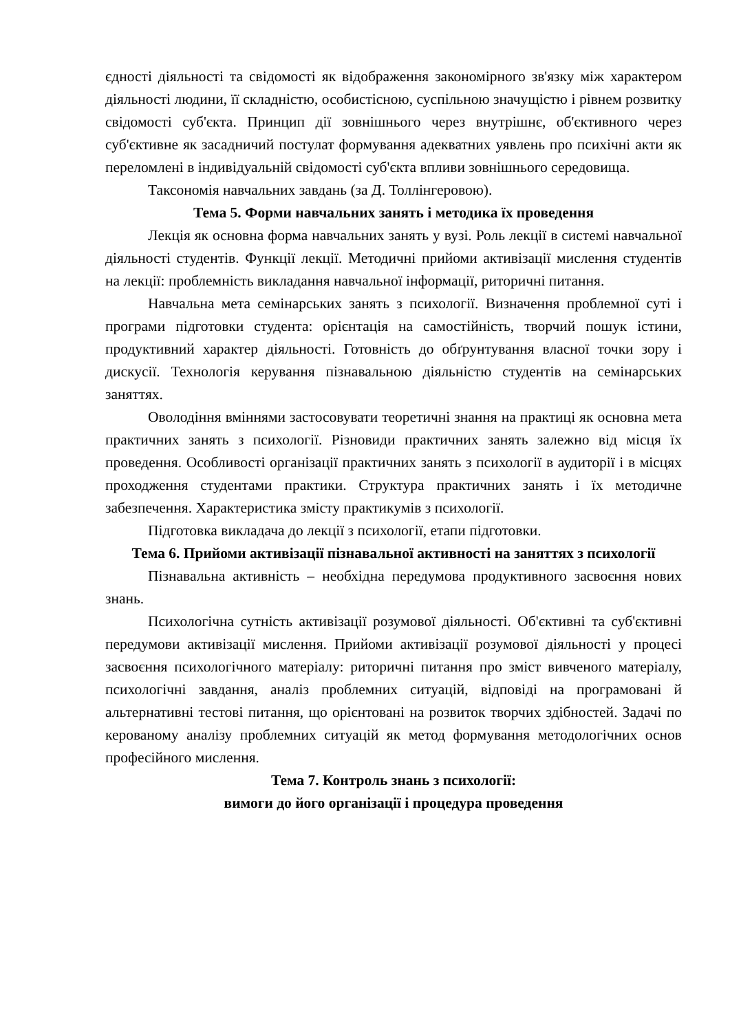єдності діяльності та свідомості як відображення закономірного зв'язку між характером діяльності людини, її складністю, особистісною, суспільною значущістю і рівнем розвитку свідомості суб'єкта. Принцип дії зовнішнього через внутрішнє, об'єктивного через суб'єктивне як засадничий постулат формування адекватних уявлень про психічні акти як переломлені в індивідуальній свідомості суб'єкта впливи зовнішнього середовища.
Таксономія навчальних завдань (за Д. Толлінгеровою).
Тема 5. Форми навчальних занять і методика їх проведення
Лекція як основна форма навчальних занять у вузі. Роль лекції в системі навчальної діяльності студентів. Функції лекції. Методичні прийоми активізації мислення студентів на лекції: проблемність викладання навчальної інформації, риторичні питання.
Навчальна мета семінарських занять з психології. Визначення проблемної суті і програми підготовки студента: орієнтація на самостійність, творчий пошук істини, продуктивний характер діяльності. Готовність до обґрунтування власної точки зору і дискусії. Технологія керування пізнавальною діяльністю студентів на семінарських заняттях.
Оволодіння вміннями застосовувати теоретичні знання на практиці як основна мета практичних занять з психології. Різновиди практичних занять залежно від місця їх проведення. Особливості організації практичних занять з психології в аудиторії і в місцях проходження студентами практики. Структура практичних занять і їх методичне забезпечення. Характеристика змісту практикумів з психології.
Підготовка викладача до лекції з психології, етапи підготовки.
Тема 6. Прийоми активізації пізнавальної активності на заняттях з психології
Пізнавальна активність – необхідна передумова продуктивного засвоєння нових знань.
Психологічна сутність активізації розумової діяльності. Об'єктивні та суб'єктивні передумови активізації мислення. Прийоми активізації розумової діяльності у процесі засвоєння психологічного матеріалу: риторичні питання про зміст вивченого матеріалу, психологічні завдання, аналіз проблемних ситуацій, відповіді на програмовані й альтернативні тестові питання, що орієнтовані на розвиток творчих здібностей. Задачі по керованому аналізу проблемних ситуацій як метод формування методологічних основ професійного мислення.
Тема 7. Контроль знань з психології:
вимоги до його організації і процедура проведення